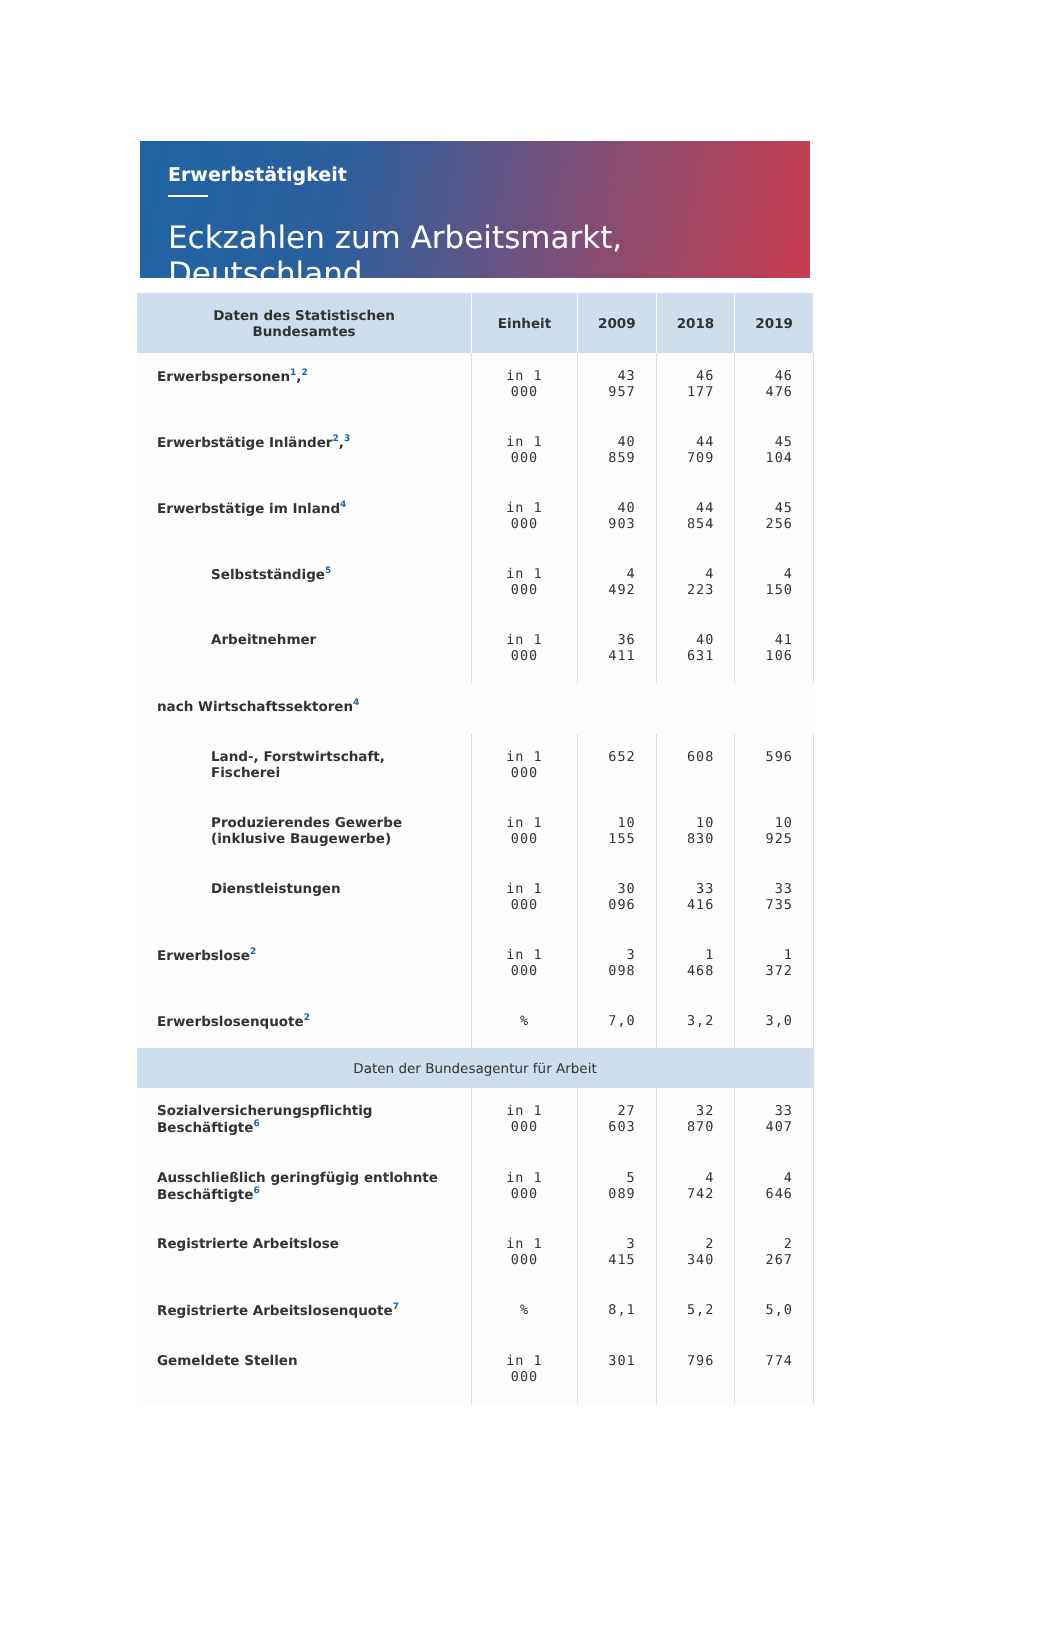Erwerbstätigkeit
Eckzahlen zum Arbeitsmarkt, Deutschland
| Daten des Statistischen Bundesamtes | Einheit | 2009 | 2018 | 2019 |
| --- | --- | --- | --- | --- |
| Erwerbspersonen<sup>1</sup>,<sup>2</sup> | in 1 000 | 43 957 | 46 177 | 46 476 |
| Erwerbstätige Inländer<sup>2</sup>,<sup>3</sup> | in 1 000 | 40 859 | 44 709 | 45 104 |
| Erwerbstätige im Inland<sup>4</sup> | in 1 000 | 40 903 | 44 854 | 45 256 |
| Selbstständige<sup>5</sup> | in 1 000 | 4 492 | 4 223 | 4 150 |
| Arbeitnehmer | in 1 000 | 36 411 | 40 631 | 41 106 |
| nach Wirtschaftssektoren<sup>4</sup> | | | | |
| Land-, Forstwirtschaft, Fischerei | in 1 000 | 652 | 608 | 596 |
| Produzierendes Gewerbe (inklusive Baugewerbe) | in 1 000 | 10 155 | 10 830 | 10 925 |
| Dienstleistungen | in 1 000 | 30 096 | 33 416 | 33 735 |
| Erwerbslose<sup>2</sup> | in 1 000 | 3 098 | 1 468 | 1 372 |
| Erwerbslosenquote<sup>2</sup> | % | 7,0 | 3,2 | 3,0 |
| Daten der Bundesagentur für Arbeit | | | | |
| Sozialversicherungspflichtig Beschäftigte<sup>6</sup> | in 1 000 | 27 603 | 32 870 | 33 407 |
| Ausschließlich geringfügig entlohnte Beschäftigte<sup>6</sup> | in 1 000 | 5 089 | 4 742 | 4 646 |
| Registrierte Arbeitslose | in 1 000 | 3 415 | 2 340 | 2 267 |
| Registrierte Arbeitslosenquote<sup>7</sup> | % | 8,1 | 5,2 | 5,0 |
| Gemeldete Stellen | in 1 000 | 301 | 796 | 774 |